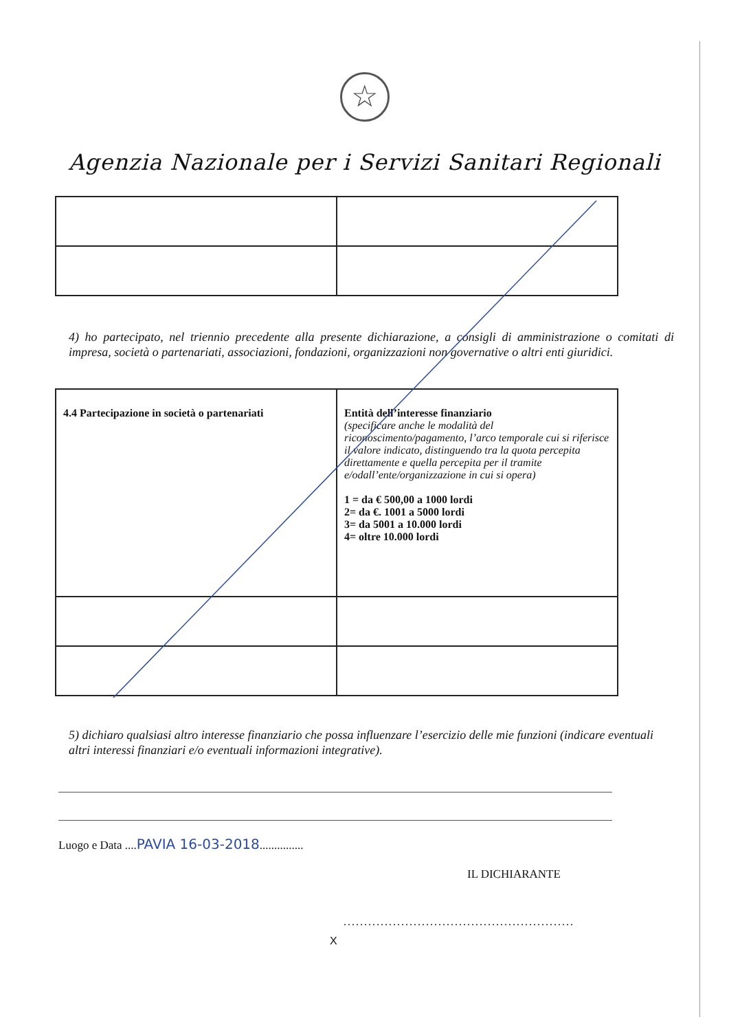☆
Agenzia Nazionale per i Servizi Sanitari Regionali
4) ho partecipato, nel triennio precedente alla presente dichiarazione, a consigli di amministrazione o comitati di impresa, società o partenariati, associazioni, fondazioni, organizzazioni non governative o altri enti giuridici.
| 4.4 Partecipazione in società o partenariati | Entità dell’interesse finanziario (specificare anche le modalità del riconoscimento/pagamento, l’arco temporale cui si riferisce il valore indicato, distinguendo tra la quota percepita direttamente e quella percepita per il tramite e/odall’ente/organizzazione in cui si opera) 1 = da € 500,00 a 1000 lordi 2= da €. 1001 a 5000 lordi 3= da 5001 a 10.000 lordi 4= oltre 10.000 lordi |
5) dichiaro qualsiasi altro interesse finanziario che possa influenzare l’esercizio delle mie funzioni (indicare eventuali altri interessi finanziari e/o eventuali informazioni integrative).
Luogo e Data ....PAVIA 16-03-2018...............
IL DICHIARANTE
........................................................
X